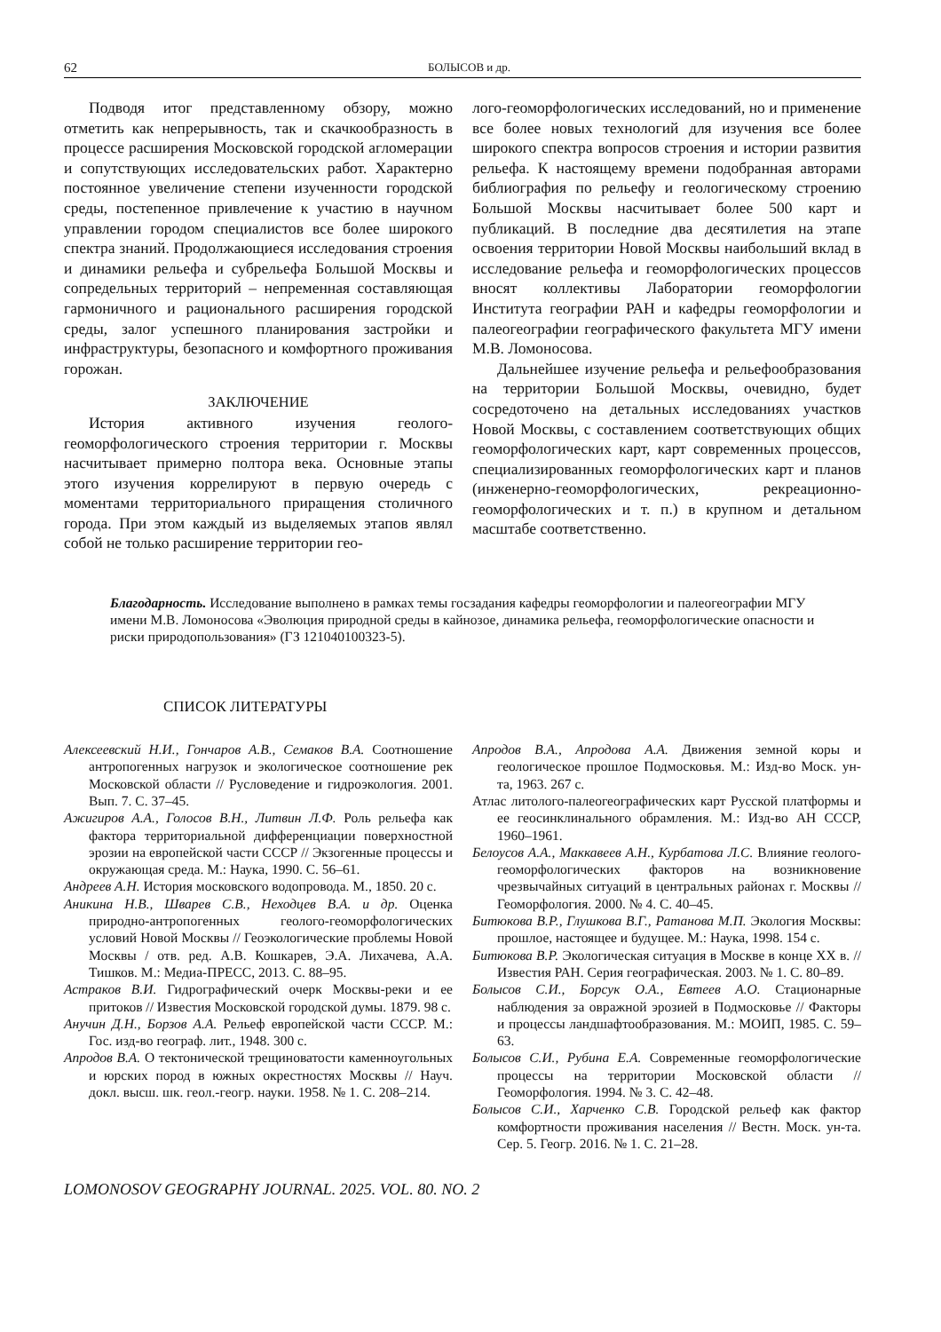62 БОЛЫСОВ и др.
Подводя итог представленному обзору, можно отметить как непрерывность, так и скачкообразность в процессе расширения Московской городской агломерации и сопутствующих исследовательских работ. Характерно постоянное увеличение степени изученности городской среды, постепенное привлечение к участию в научном управлении городом специалистов все более широкого спектра знаний. Продолжающиеся исследования строения и динамики рельефа и субрельефа Большой Москвы и сопредельных территорий – непременная составляющая гармоничного и рационального расширения городской среды, залог успешного планирования застройки и инфраструктуры, безопасного и комфортного проживания горожан.
ЗАКЛЮЧЕНИЕ
История активного изучения геолого-геоморфологического строения территории г. Москвы насчитывает примерно полтора века. Основные этапы этого изучения коррелируют в первую очередь с моментами территориального приращения столичного города. При этом каждый из выделяемых этапов являл собой не только расширение территории гео-
лого-геоморфологических исследований, но и применение все более новых технологий для изучения все более широкого спектра вопросов строения и истории развития рельефа. К настоящему времени подобранная авторами библиография по рельефу и геологическому строению Большой Москвы насчитывает более 500 карт и публикаций. В последние два десятилетия на этапе освоения территории Новой Москвы наибольший вклад в исследование рельефа и геоморфологических процессов вносят коллективы Лаборатории геоморфологии Института географии РАН и кафедры геоморфологии и палеогеографии географического факультета МГУ имени М.В. Ломоносова.
Дальнейшее изучение рельефа и рельефообразования на территории Большой Москвы, очевидно, будет сосредоточено на детальных исследованиях участков Новой Москвы, с составлением соответствующих общих геоморфологических карт, карт современных процессов, специализированных геоморфологических карт и планов (инженерно-геоморфологических, рекреационно-геоморфологических и т. п.) в крупном и детальном масштабе соответственно.
Благодарность. Исследование выполнено в рамках темы госзадания кафедры геоморфологии и палеогеографии МГУ имени М.В. Ломоносова «Эволюция природной среды в кайнозое, динамика рельефа, геоморфологические опасности и риски природопользования» (ГЗ 121040100323-5).
СПИСОК ЛИТЕРАТУРЫ
Алексеевский Н.И., Гончаров А.В., Семаков В.А. Соотношение антропогенных нагрузок и экологическое соотношение рек Московской области // Русловедение и гидроэкология. 2001. Вып. 7. С. 37–45.
Ажигиров А.А., Голосов В.Н., Литвин Л.Ф. Роль рельефа как фактора территориальной дифференциации поверхностной эрозии на европейской части СССР // Экзогенные процессы и окружающая среда. М.: Наука, 1990. С. 56–61.
Андреев А.Н. История московского водопровода. М., 1850. 20 с.
Аникина Н.В., Шварев С.В., Неходцев В.А. и др. Оценка природно-антропогенных геолого-геоморфологических условий Новой Москвы // Геоэкологические проблемы Новой Москвы / отв. ред. А.В. Кошкарев, Э.А. Лихачева, А.А. Тишков. М.: Медиа-ПРЕСС, 2013. С. 88–95.
Астраков В.И. Гидрографический очерк Москвы-реки и ее притоков // Известия Московской городской думы. 1879. 98 с.
Анучин Д.Н., Борзов А.А. Рельеф европейской части СССР. М.: Гос. изд-во географ. лит., 1948. 300 с.
Апродов В.А. О тектонической трещиноватости каменноугольных и юрских пород в южных окрестностях Москвы // Науч. докл. высш. шк. геол.-геогр. науки. 1958. № 1. С. 208–214.
Апродов В.А., Апродова А.А. Движения земной коры и геологическое прошлое Подмосковья. М.: Изд-во Моск. ун-та, 1963. 267 с.
Атлас литолого-палеогеографических карт Русской платформы и ее геосинклинального обрамления. М.: Изд-во АН СССР, 1960–1961.
Белоусов А.А., Маккавеев А.Н., Курбатова Л.С. Влияние геолого-геоморфологических факторов на возникновение чрезвычайных ситуаций в центральных районах г. Москвы // Геоморфология. 2000. № 4. С. 40–45.
Битюкова В.Р., Глушкова В.Г., Ратанова М.П. Экология Москвы: прошлое, настоящее и будущее. М.: Наука, 1998. 154 с.
Битюкова В.Р. Экологическая ситуация в Москве в конце XX в. // Известия РАН. Серия географическая. 2003. № 1. С. 80–89.
Болысов С.И., Борсук О.А., Евтеев А.О. Стационарные наблюдения за овражной эрозией в Подмосковье // Факторы и процессы ландшафтообразования. М.: МОИП, 1985. С. 59–63.
Болысов С.И., Рубина Е.А. Современные геоморфологические процессы на территории Московской области // Геоморфология. 1994. № 3. С. 42–48.
Болысов С.И., Харченко С.В. Городской рельеф как фактор комфортности проживания населения // Вестн. Моск. ун-та. Сер. 5. Геогр. 2016. № 1. С. 21–28.
LOMONOSOV GEOGRAPHY JOURNAL. 2025. VOL. 80. NO. 2